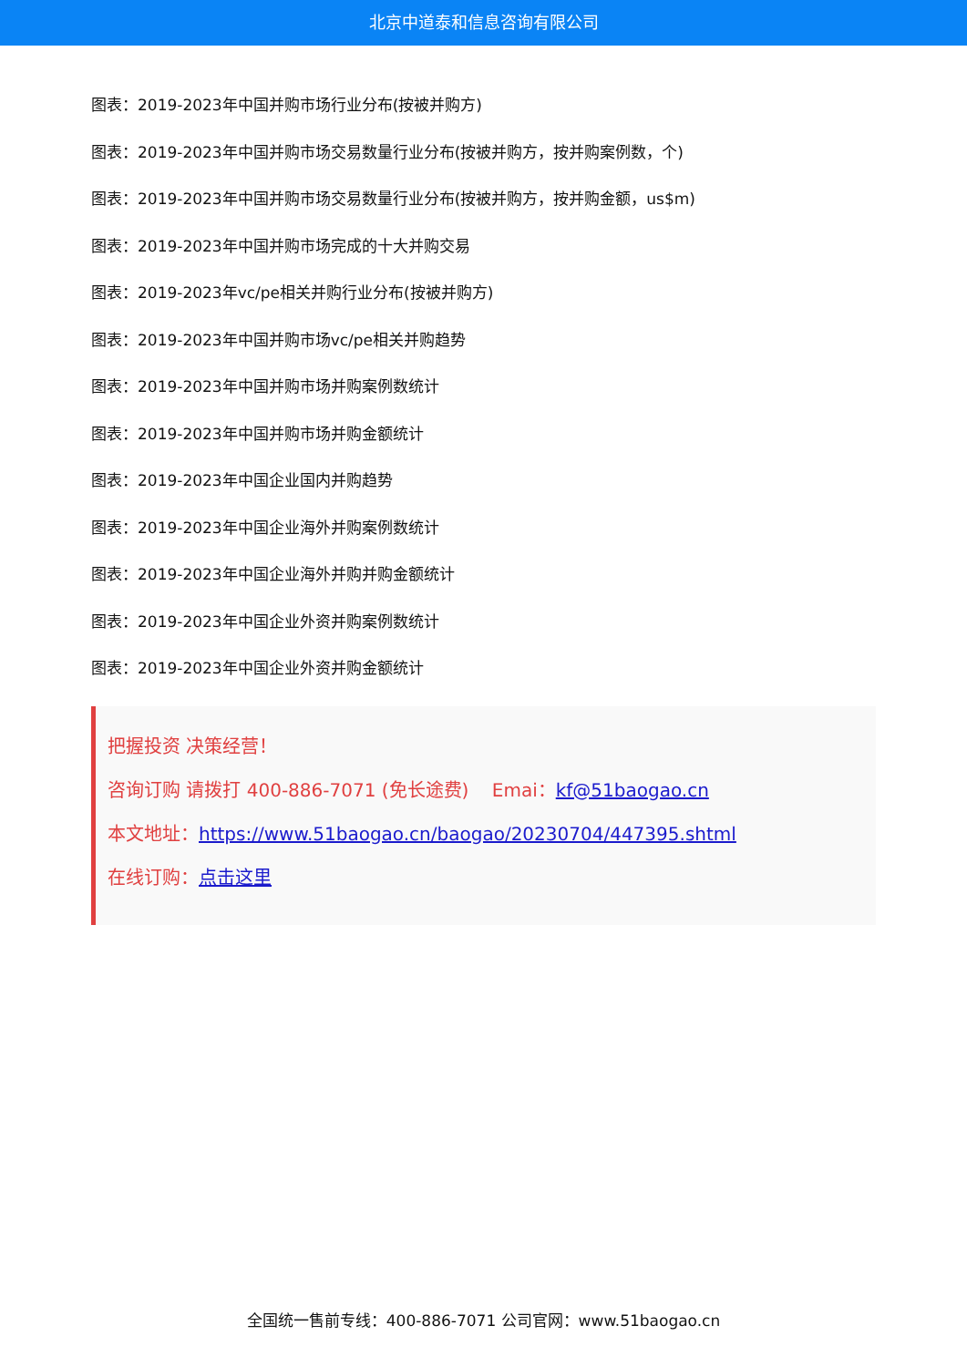北京中道泰和信息咨询有限公司
图表：2019-2023年中国并购市场行业分布(按被并购方)
图表：2019-2023年中国并购市场交易数量行业分布(按被并购方，按并购案例数，个)
图表：2019-2023年中国并购市场交易数量行业分布(按被并购方，按并购金额，us$m)
图表：2019-2023年中国并购市场完成的十大并购交易
图表：2019-2023年vc/pe相关并购行业分布(按被并购方)
图表：2019-2023年中国并购市场vc/pe相关并购趋势
图表：2019-2023年中国并购市场并购案例数统计
图表：2019-2023年中国并购市场并购金额统计
图表：2019-2023年中国企业国内并购趋势
图表：2019-2023年中国企业海外并购案例数统计
图表：2019-2023年中国企业海外并购并购金额统计
图表：2019-2023年中国企业外资并购案例数统计
图表：2019-2023年中国企业外资并购金额统计
把握投资 决策经营！
咨询订购 请拨打 400-886-7071 (免长途费) Emai：kf@51baogao.cn
本文地址：https://www.51baogao.cn/baogao/20230704/447395.shtml
在线订购：点击这里
全国统一售前专线：400-886-7071 公司官网：www.51baogao.cn